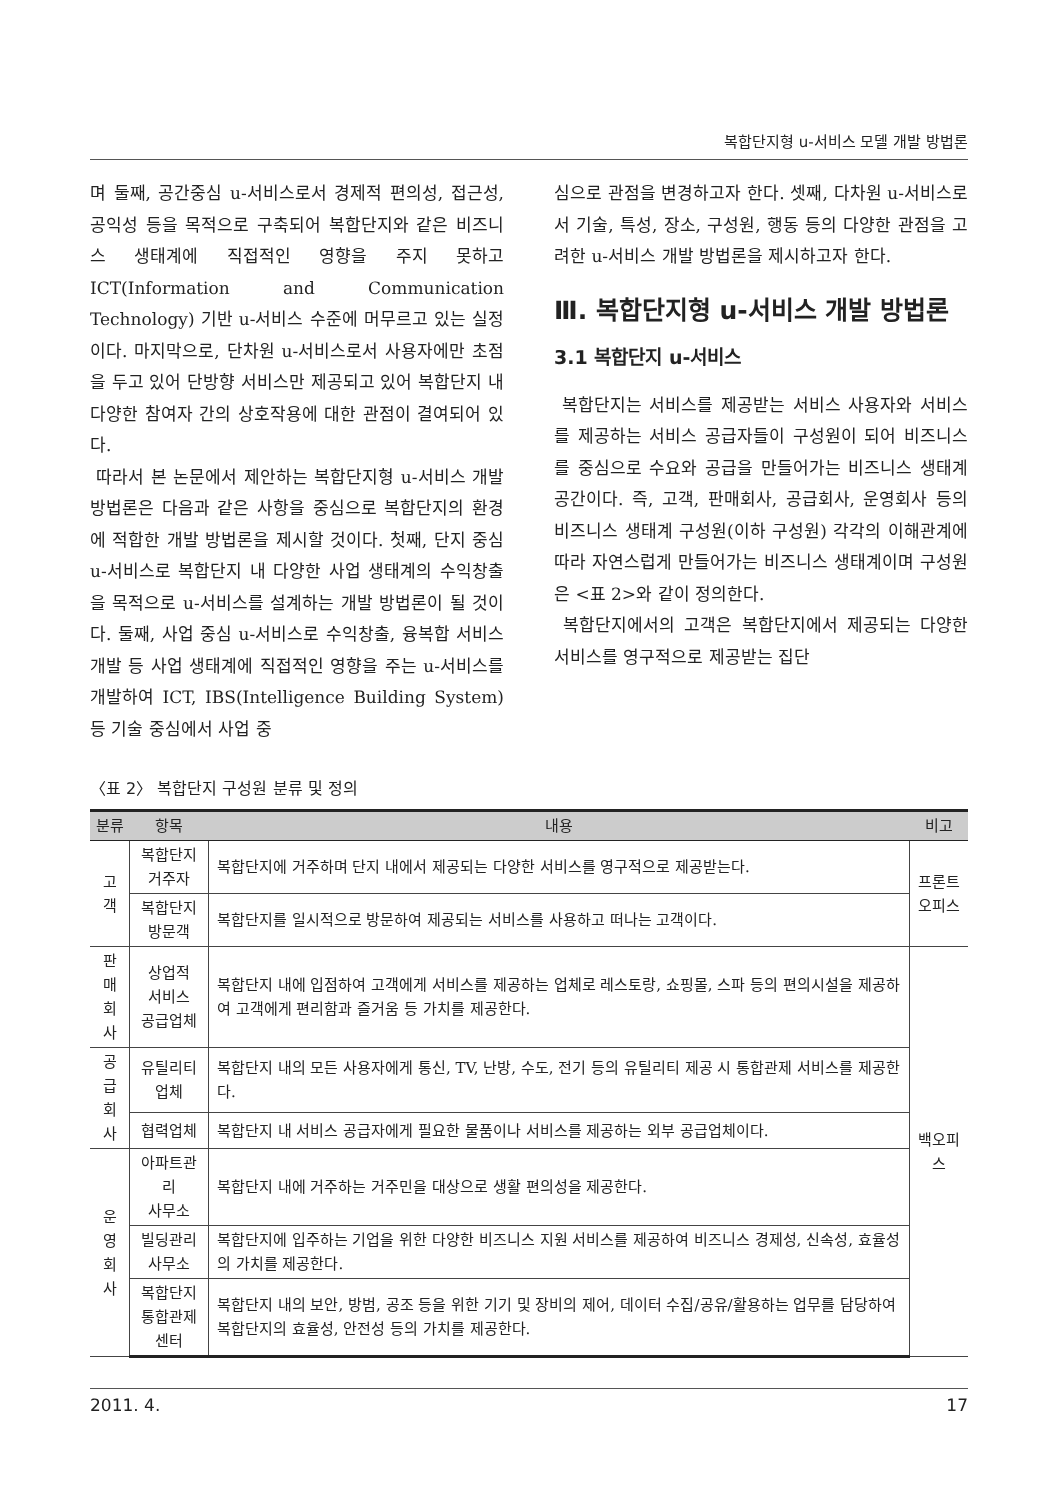복합단지형 u-서비스 모델 개발 방법론
며 둘째, 공간중심 u-서비스로서 경제적 편의성, 접근성, 공익성 등을 목적으로 구축되어 복합단지와 같은 비즈니스 생태계에 직접적인 영향을 주지 못하고 ICT(Information and Communication Technology) 기반 u-서비스 수준에 머무르고 있는 실정이다. 마지막으로, 단차원 u-서비스로서 사용자에만 초점을 두고 있어 단방향 서비스만 제공되고 있어 복합단지 내 다양한 참여자 간의 상호작용에 대한 관점이 결여되어 있다.
따라서 본 논문에서 제안하는 복합단지형 u-서비스 개발 방법론은 다음과 같은 사항을 중심으로 복합단지의 환경에 적합한 개발 방법론을 제시할 것이다. 첫째, 단지 중심 u-서비스로 복합단지 내 다양한 사업 생태계의 수익창출을 목적으로 u-서비스를 설계하는 개발 방법론이 될 것이다. 둘째, 사업 중심 u-서비스로 수익창출, 융복합 서비스 개발 등 사업 생태계에 직접적인 영향을 주는 u-서비스를 개발하여 ICT, IBS(Intelligence Building System) 등 기술 중심에서 사업 중
심으로 관점을 변경하고자 한다. 셋째, 다차원 u-서비스로서 기술, 특성, 장소, 구성원, 행동 등의 다양한 관점을 고려한 u-서비스 개발 방법론을 제시하고자 한다.
Ⅲ. 복합단지형 u-서비스 개발 방법론
3.1 복합단지 u-서비스
복합단지는 서비스를 제공받는 서비스 사용자와 서비스를 제공하는 서비스 공급자들이 구성원이 되어 비즈니스를 중심으로 수요와 공급을 만들어가는 비즈니스 생태계 공간이다. 즉, 고객, 판매회사, 공급회사, 운영회사 등의 비즈니스 생태계 구성원(이하 구성원) 각각의 이해관계에 따라 자연스럽게 만들어가는 비즈니스 생태계이며 구성원은 <표 2>와 같이 정의한다.
복합단지에서의 고객은 복합단지에서 제공되는 다양한 서비스를 영구적으로 제공받는 집단
〈표 2〉 복합단지 구성원 분류 및 정의
| 분류 | 항목 | 내용 | 비고 |
| --- | --- | --- | --- |
| 고객 | 복합단지 거주자 | 복합단지에 거주하며 단지 내에서 제공되는 다양한 서비스를 영구적으로 제공받는다. | 프론트 오피스 |
| | 복합단지 방문객 | 복합단지를 일시적으로 방문하여 제공되는 서비스를 사용하고 떠나는 고객이다. | |
| 판매 회사 | 상업적 서비스 공급업체 | 복합단지 내에 입점하여 고객에게 서비스를 제공하는 업체로 레스토랑, 쇼핑몰, 스파 등의 편의시설을 제공하여 고객에게 편리함과 즐거움 등 가치를 제공한다. | 백오피스 |
| 공급 회사 | 유틸리티 업체 | 복합단지 내의 모든 사용자에게 통신, TV, 난방, 수도, 전기 등의 유틸리티 제공 시 통합관제 서비스를 제공한다. | |
| | 협력업체 | 복합단지 내 서비스 공급자에게 필요한 물품이나 서비스를 제공하는 외부 공급업체이다. | |
| 운영 회사 | 아파트관리 사무소 | 복합단지 내에 거주하는 거주민을 대상으로 생활 편의성을 제공한다. | |
| | 빌딩관리 사무소 | 복합단지에 입주하는 기업을 위한 다양한 비즈니스 지원 서비스를 제공하여 비즈니스 경제성, 신속성, 효율성의 가치를 제공한다. | |
| | 복합단지 통합관제센터 | 복합단지 내의 보안, 방범, 공조 등을 위한 기기 및 장비의 제어, 데이터 수집/공유/활용하는 업무를 담당하여 복합단지의 효율성, 안전성 등의 가치를 제공한다. | |
2011. 4. 17